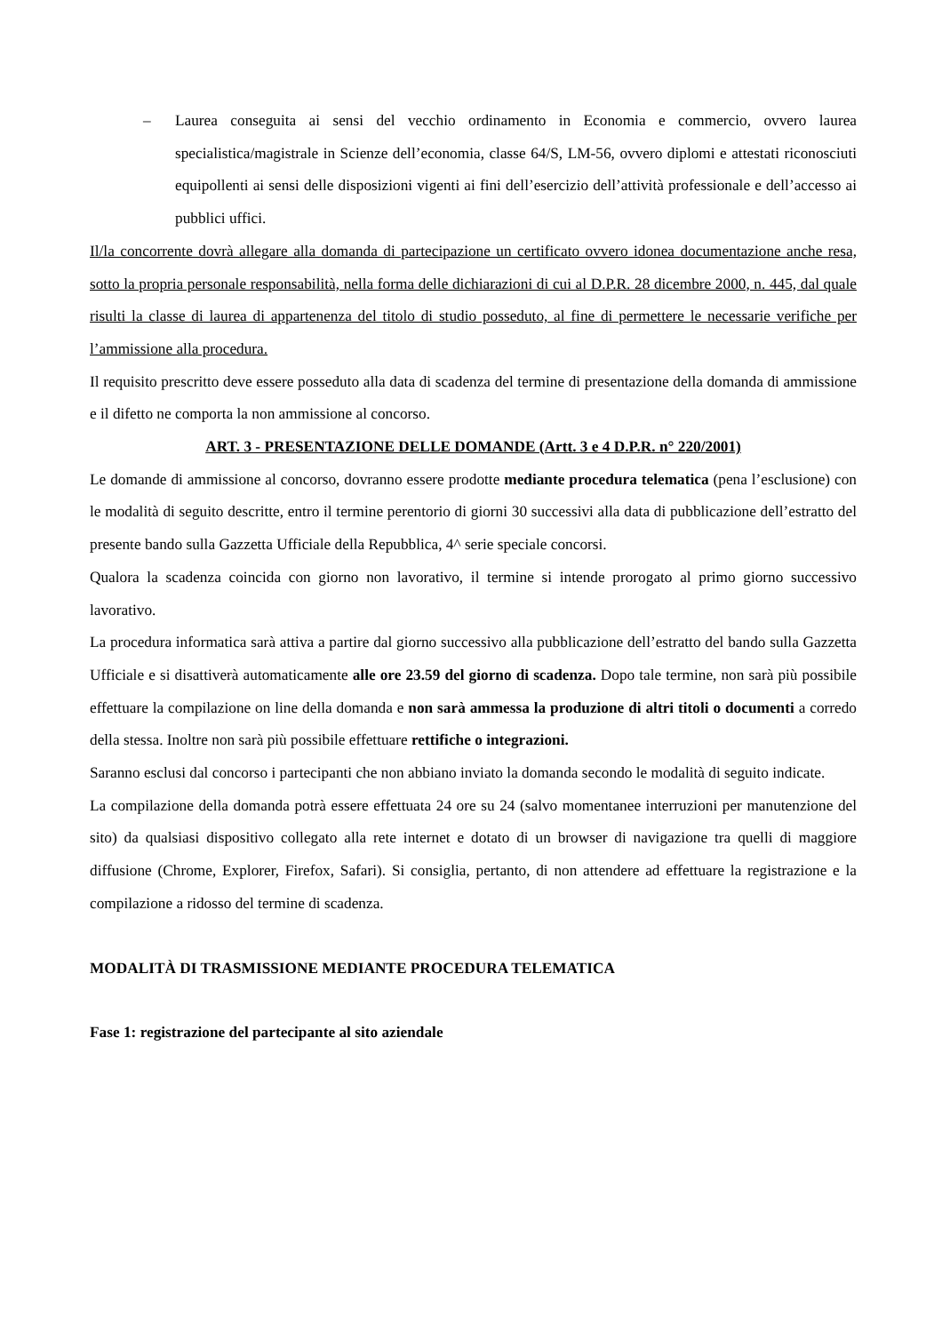– Laurea conseguita ai sensi del vecchio ordinamento in Economia e commercio, ovvero laurea specialistica/magistrale in Scienze dell’economia, classe 64/S, LM-56, ovvero diplomi e attestati riconosciuti equipollenti ai sensi delle disposizioni vigenti ai fini dell’esercizio dell’attività professionale e dell’accesso ai pubblici uffici.
Il/la concorrente dovrà allegare alla domanda di partecipazione un certificato ovvero idonea documentazione anche resa, sotto la propria personale responsabilità, nella forma delle dichiarazioni di cui al D.P.R. 28 dicembre 2000, n. 445, dal quale risulti la classe di laurea di appartenenza del titolo di studio posseduto, al fine di permettere le necessarie verifiche per l’ammissione alla procedura.
Il requisito prescritto deve essere posseduto alla data di scadenza del termine di presentazione della domanda di ammissione e il difetto ne comporta la non ammissione al concorso.
ART. 3 - PRESENTAZIONE DELLE DOMANDE (Artt. 3 e 4 D.P.R. n° 220/2001)
Le domande di ammissione al concorso, dovranno essere prodotte mediante procedura telematica (pena l’esclusione) con le modalità di seguito descritte, entro il termine perentorio di giorni 30 successivi alla data di pubblicazione dell’estratto del presente bando sulla Gazzetta Ufficiale della Repubblica, 4^ serie speciale concorsi.
Qualora la scadenza coincida con giorno non lavorativo, il termine si intende prorogato al primo giorno successivo lavorativo.
La procedura informatica sarà attiva a partire dal giorno successivo alla pubblicazione dell’estratto del bando sulla Gazzetta Ufficiale e si disattiverà automaticamente alle ore 23.59 del giorno di scadenza. Dopo tale termine, non sarà più possibile effettuare la compilazione on line della domanda e non sarà ammessa la produzione di altri titoli o documenti a corredo della stessa. Inoltre non sarà più possibile effettuare rettifiche o integrazioni.
Saranno esclusi dal concorso i partecipanti che non abbiano inviato la domanda secondo le modalità di seguito indicate.
La compilazione della domanda potrà essere effettuata 24 ore su 24 (salvo momentanee interruzioni per manutenzione del sito) da qualsiasi dispositivo collegato alla rete internet e dotato di un browser di navigazione tra quelli di maggiore diffusione (Chrome, Explorer, Firefox, Safari). Si consiglia, pertanto, di non attendere ad effettuare la registrazione e la compilazione a ridosso del termine di scadenza.
MODALITÀ DI TRASMISSIONE MEDIANTE PROCEDURA TELEMATICA
Fase 1: registrazione del partecipante al sito aziendale